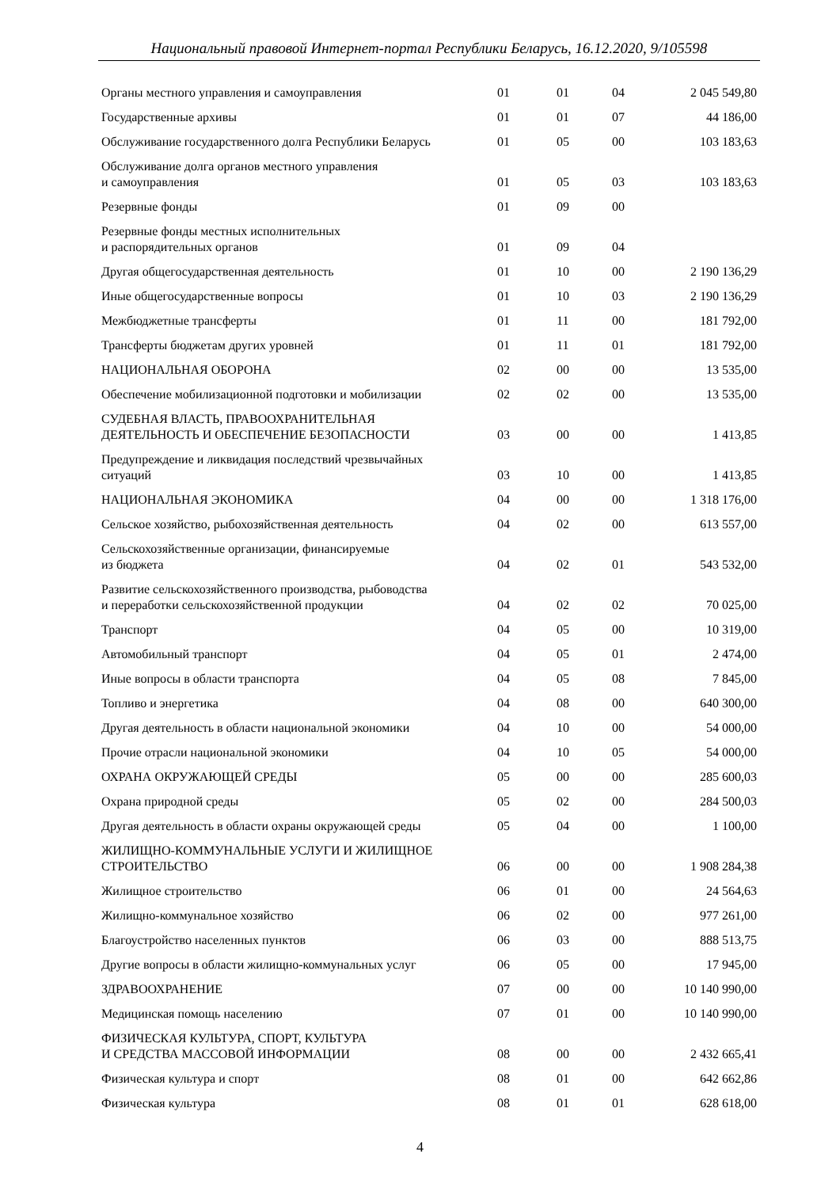Национальный правовой Интернет-портал Республики Беларусь, 16.12.2020, 9/105598
| Органы местного управления и самоуправления | 01 | 01 | 04 | 2 045 549,80 |
| Государственные архивы | 01 | 01 | 07 | 44 186,00 |
| Обслуживание государственного долга Республики Беларусь | 01 | 05 | 00 | 103 183,63 |
| Обслуживание долга органов местного управления и самоуправления | 01 | 05 | 03 | 103 183,63 |
| Резервные фонды | 01 | 09 | 00 | |
| Резервные фонды местных исполнительных и распорядительных органов | 01 | 09 | 04 | |
| Другая общегосударственная деятельность | 01 | 10 | 00 | 2 190 136,29 |
| Иные общегосударственные вопросы | 01 | 10 | 03 | 2 190 136,29 |
| Межбюджетные трансферты | 01 | 11 | 00 | 181 792,00 |
| Трансферты бюджетам других уровней | 01 | 11 | 01 | 181 792,00 |
| НАЦИОНАЛЬНАЯ ОБОРОНА | 02 | 00 | 00 | 13 535,00 |
| Обеспечение мобилизационной подготовки и мобилизации | 02 | 02 | 00 | 13 535,00 |
| СУДЕБНАЯ ВЛАСТЬ, ПРАВООХРАНИТЕЛЬНАЯ ДЕЯТЕЛЬНОСТЬ И ОБЕСПЕЧЕНИЕ БЕЗОПАСНОСТИ | 03 | 00 | 00 | 1 413,85 |
| Предупреждение и ликвидация последствий чрезвычайных ситуаций | 03 | 10 | 00 | 1 413,85 |
| НАЦИОНАЛЬНАЯ ЭКОНОМИКА | 04 | 00 | 00 | 1 318 176,00 |
| Сельское хозяйство, рыбохозяйственная деятельность | 04 | 02 | 00 | 613 557,00 |
| Сельскохозяйственные организации, финансируемые из бюджета | 04 | 02 | 01 | 543 532,00 |
| Развитие сельскохозяйственного производства, рыбоводства и переработки сельскохозяйственной продукции | 04 | 02 | 02 | 70 025,00 |
| Транспорт | 04 | 05 | 00 | 10 319,00 |
| Автомобильный транспорт | 04 | 05 | 01 | 2 474,00 |
| Иные вопросы в области транспорта | 04 | 05 | 08 | 7 845,00 |
| Топливо и энергетика | 04 | 08 | 00 | 640 300,00 |
| Другая деятельность в области национальной экономики | 04 | 10 | 00 | 54 000,00 |
| Прочие отрасли национальной экономики | 04 | 10 | 05 | 54 000,00 |
| ОХРАНА ОКРУЖАЮЩЕЙ СРЕДЫ | 05 | 00 | 00 | 285 600,03 |
| Охрана природной среды | 05 | 02 | 00 | 284 500,03 |
| Другая деятельность в области охраны окружающей среды | 05 | 04 | 00 | 1 100,00 |
| ЖИЛИЩНО-КОММУНАЛЬНЫЕ УСЛУГИ И ЖИЛИЩНОЕ СТРОИТЕЛЬСТВО | 06 | 00 | 00 | 1 908 284,38 |
| Жилищное строительство | 06 | 01 | 00 | 24 564,63 |
| Жилищно-коммунальное хозяйство | 06 | 02 | 00 | 977 261,00 |
| Благоустройство населенных пунктов | 06 | 03 | 00 | 888 513,75 |
| Другие вопросы в области жилищно-коммунальных услуг | 06 | 05 | 00 | 17 945,00 |
| ЗДРАВООХРАНЕНИЕ | 07 | 00 | 00 | 10 140 990,00 |
| Медицинская помощь населению | 07 | 01 | 00 | 10 140 990,00 |
| ФИЗИЧЕСКАЯ КУЛЬТУРА, СПОРТ, КУЛЬТУРА И СРЕДСТВА МАССОВОЙ ИНФОРМАЦИИ | 08 | 00 | 00 | 2 432 665,41 |
| Физическая культура и спорт | 08 | 01 | 00 | 642 662,86 |
| Физическая культура | 08 | 01 | 01 | 628 618,00 |
4